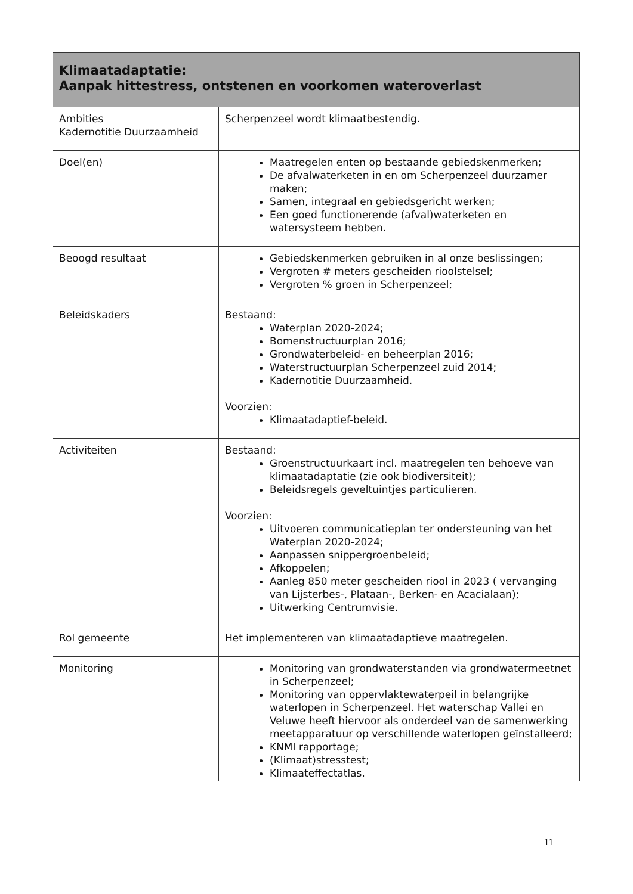| Klimaatadaptatie: Aanpak hittestress, ontstenen en voorkomen wateroverlast | |
| --- | --- |
| Ambities Kadernotitie Duurzaamheid | Scherpenzeel wordt klimaatbestendig. |
| Doel(en) | Maatregelen enten op bestaande gebiedskenmerken; De afvalwaterketen in en om Scherpenzeel duurzamer maken; Samen, integraal en gebiedsgericht werken; Een goed functionerende (afval)waterketen en watersysteem hebben. |
| Beoogd resultaat | Gebiedskenmerken gebruiken in al onze beslissingen; Vergroten # meters gescheiden rioolstelsel; Vergroten % groen in Scherpenzeel; |
| Beleidskaders | Bestaand: Waterplan 2020-2024; Bomenstructuurplan 2016; Grondwaterbeleid- en beheerplan 2016; Waterstructuurplan Scherpenzeel zuid 2014; Kadernotitie Duurzaamheid. Voorzien: Klimaatadaptief-beleid. |
| Activiteiten | Bestaand: Groenstructuurkaart incl. maatregelen ten behoeve van klimaatadaptatie (zie ook biodiversiteit); Beleidsregels geveltuintjes particulieren. Voorzien: Uitvoeren communicatieplan ter ondersteuning van het Waterplan 2020-2024; Aanpassen snippergroenbeleid; Afkoppelen; Aanleg 850 meter gescheiden riool in 2023 ( vervanging van Lijsterbes-, Plataan-, Berken- en Acacialaan); Uitwerking Centrumvisie. |
| Rol gemeente | Het implementeren van klimaatadaptieve maatregelen. |
| Monitoring | Monitoring van grondwaterstanden via grondwatermeetnet in Scherpenzeel; Monitoring van oppervlaktewaterpeil in belangrijke waterlopen in Scherpenzeel. Het waterschap Vallei en Veluwe heeft hiervoor als onderdeel van de samenwerking meetapparatuur op verschillende waterlopen geïnstalleerd; KNMI rapportage; (Klimaat)stresstest; Klimaateffectatlas. |
11